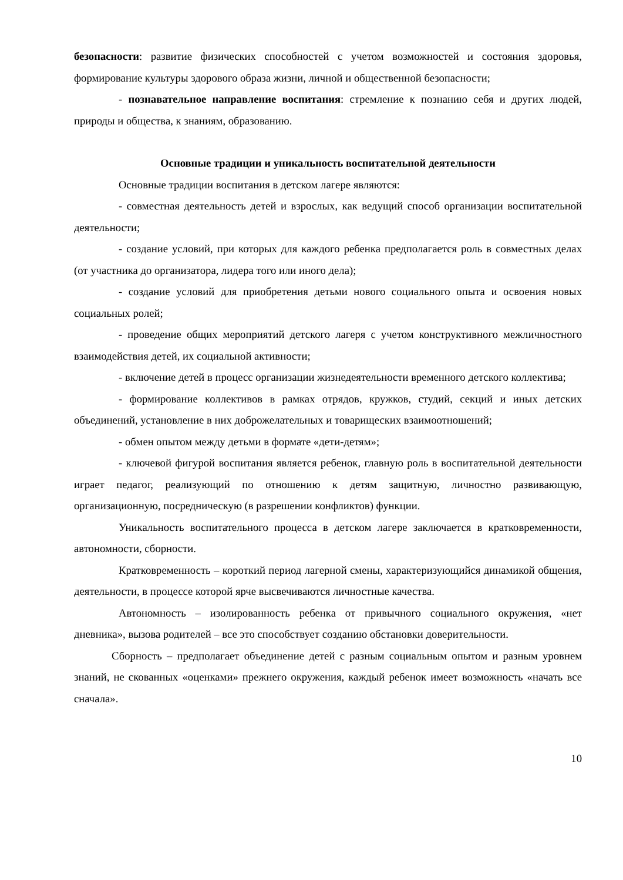безопасности: развитие физических способностей с учетом возможностей и состояния здоровья, формирование культуры здорового образа жизни, личной и общественной безопасности;
- познавательное направление воспитания: стремление к познанию себя и других людей, природы и общества, к знаниям, образованию.
Основные традиции и уникальность воспитательной деятельности
Основные традиции воспитания в детском лагере являются:
- совместная деятельность детей и взрослых, как ведущий способ организации воспитательной деятельности;
- создание условий, при которых для каждого ребенка предполагается роль в совместных делах (от участника до организатора, лидера того или иного дела);
- создание условий для приобретения детьми нового социального опыта и освоения новых социальных ролей;
- проведение общих мероприятий детского лагеря с учетом конструктивного межличностного взаимодействия детей, их социальной активности;
- включение детей в процесс организации жизнедеятельности временного детского коллектива;
- формирование коллективов в рамках отрядов, кружков, студий, секций и иных детских объединений, установление в них доброжелательных и товарищеских взаимоотношений;
- обмен опытом между детьми в формате «дети-детям»;
- ключевой фигурой воспитания является ребенок, главную роль в воспитательной деятельности играет педагог, реализующий по отношению к детям защитную, личностно развивающую, организационную, посредническую (в разрешении конфликтов) функции.
Уникальность воспитательного процесса в детском лагере заключается в кратковременности, автономности, сборности.
Кратковременность – короткий период лагерной смены, характеризующийся динамикой общения, деятельности, в процессе которой ярче высвечиваются личностные качества.
Автономность – изолированность ребенка от привычного социального окружения, «нет дневника», вызова родителей – все это способствует созданию обстановки доверительности.
Сборность – предполагает объединение детей с разным социальным опытом и разным уровнем знаний, не скованных «оценками» прежнего окружения, каждый ребенок имеет возможность «начать все сначала».
10